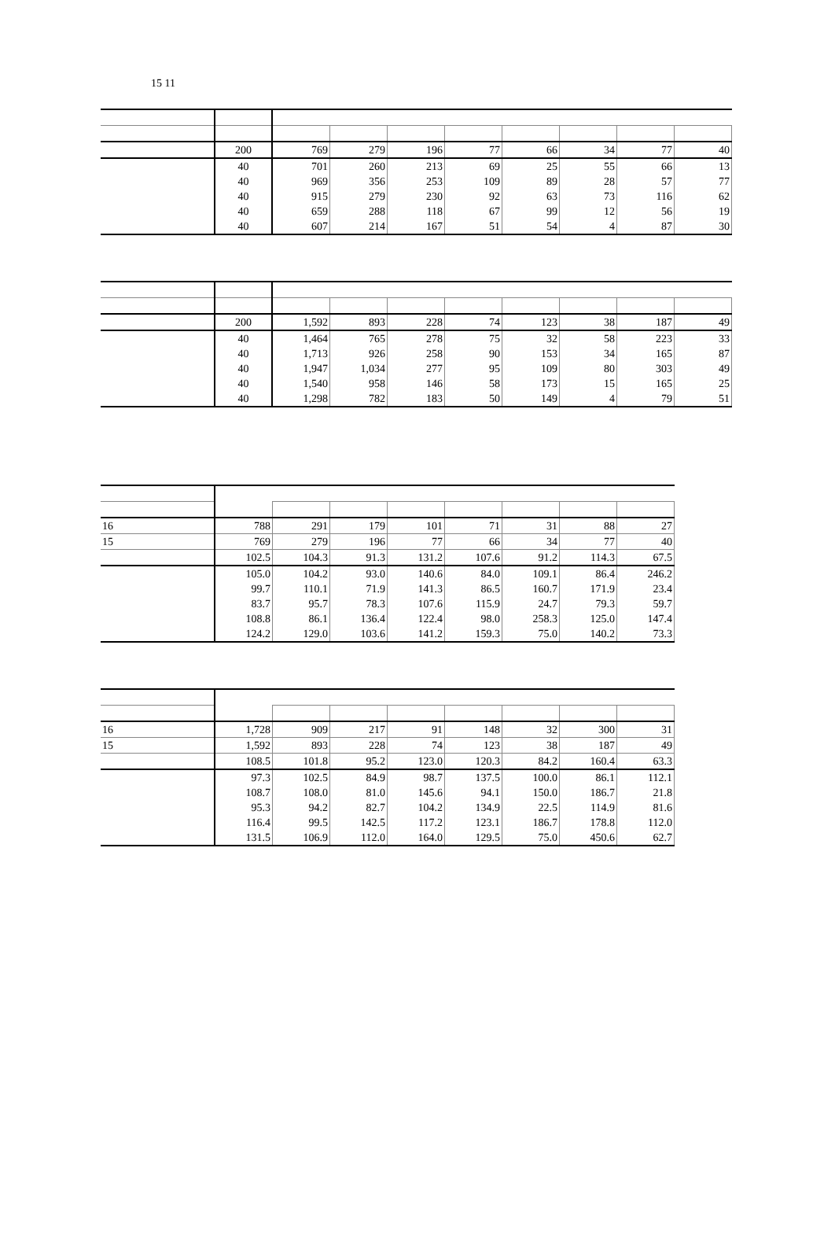15 11
| | 200 | 769 | 279 | 196 | 77 | 66 | 34 | 77 | 40 |
| | 40 | 701 | 260 | 213 | 69 | 25 | 55 | 66 | 13 |
| | 40 | 969 | 356 | 253 | 109 | 89 | 28 | 57 | 77 |
| | 40 | 915 | 279 | 230 | 92 | 63 | 73 | 116 | 62 |
| | 40 | 659 | 288 | 118 | 67 | 99 | 12 | 56 | 19 |
| | 40 | 607 | 214 | 167 | 51 | 54 | 4 | 87 | 30 |
| | 200 | 1,592 | 893 | 228 | 74 | 123 | 38 | 187 | 49 |
| | 40 | 1,464 | 765 | 278 | 75 | 32 | 58 | 223 | 33 |
| | 40 | 1,713 | 926 | 258 | 90 | 153 | 34 | 165 | 87 |
| | 40 | 1,947 | 1,034 | 277 | 95 | 109 | 80 | 303 | 49 |
| | 40 | 1,540 | 958 | 146 | 58 | 173 | 15 | 165 | 25 |
| | 40 | 1,298 | 782 | 183 | 50 | 149 | 4 | 79 | 51 |
| 16 | 788 | 291 | 179 | 101 | 71 | 31 | 88 | 27 |
| 15 | 769 | 279 | 196 | 77 | 66 | 34 | 77 | 40 |
| | 102.5 | 104.3 | 91.3 | 131.2 | 107.6 | 91.2 | 114.3 | 67.5 |
| | 105.0 | 104.2 | 93.0 | 140.6 | 84.0 | 109.1 | 86.4 | 246.2 |
| | 99.7 | 110.1 | 71.9 | 141.3 | 86.5 | 160.7 | 171.9 | 23.4 |
| | 83.7 | 95.7 | 78.3 | 107.6 | 115.9 | 24.7 | 79.3 | 59.7 |
| | 108.8 | 86.1 | 136.4 | 122.4 | 98.0 | 258.3 | 125.0 | 147.4 |
| | 124.2 | 129.0 | 103.6 | 141.2 | 159.3 | 75.0 | 140.2 | 73.3 |
| 16 | 1,728 | 909 | 217 | 91 | 148 | 32 | 300 | 31 |
| 15 | 1,592 | 893 | 228 | 74 | 123 | 38 | 187 | 49 |
| | 108.5 | 101.8 | 95.2 | 123.0 | 120.3 | 84.2 | 160.4 | 63.3 |
| | 97.3 | 102.5 | 84.9 | 98.7 | 137.5 | 100.0 | 86.1 | 112.1 |
| | 108.7 | 108.0 | 81.0 | 145.6 | 94.1 | 150.0 | 186.7 | 21.8 |
| | 95.3 | 94.2 | 82.7 | 104.2 | 134.9 | 22.5 | 114.9 | 81.6 |
| | 116.4 | 99.5 | 142.5 | 117.2 | 123.1 | 186.7 | 178.8 | 112.0 |
| | 131.5 | 106.9 | 112.0 | 164.0 | 129.5 | 75.0 | 450.6 | 62.7 |